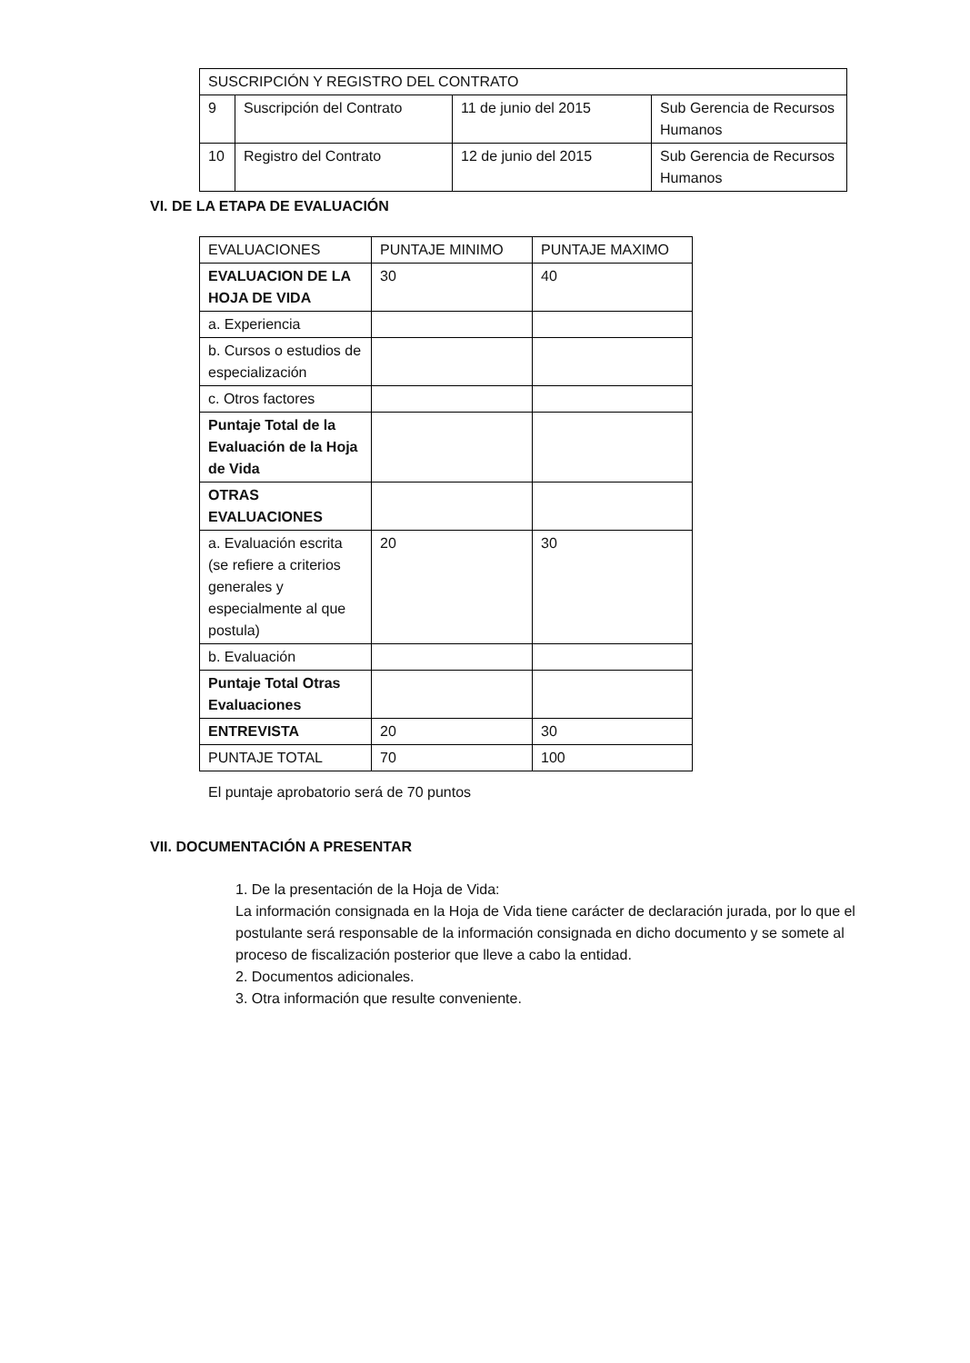| SUSCRIPCIÓN Y REGISTRO DEL CONTRATO | | | |
| 9 | Suscripción del Contrato | 11 de junio del 2015 | Sub Gerencia de Recursos Humanos |
| 10 | Registro del Contrato | 12 de junio del 2015 | Sub Gerencia de Recursos Humanos |
VI. DE LA ETAPA DE EVALUACIÓN
| EVALUACIONES | PUNTAJE MINIMO | PUNTAJE MAXIMO |
| --- | --- | --- |
| EVALUACION DE LA HOJA DE VIDA | 30 | 40 |
| a. Experiencia | | |
| b. Cursos o estudios de especialización | | |
| c. Otros factores | | |
| Puntaje Total de la Evaluación de la Hoja de Vida | | |
| OTRAS EVALUACIONES | | |
| a. Evaluación escrita (se refiere a criterios generales y especialmente al que postula) | 20 | 30 |
| b. Evaluación | | |
| Puntaje Total Otras Evaluaciones | | |
| ENTREVISTA | 20 | 30 |
| PUNTAJE TOTAL | 70 | 100 |
El puntaje aprobatorio será de 70 puntos
VII. DOCUMENTACIÓN A PRESENTAR
1. De la presentación de la Hoja de Vida:
La información consignada en la Hoja de Vida tiene carácter de declaración jurada, por lo que el postulante será responsable de la información consignada en dicho documento y se somete al proceso de fiscalización posterior que lleve a cabo la entidad.
2. Documentos adicionales.
3. Otra información que resulte conveniente.